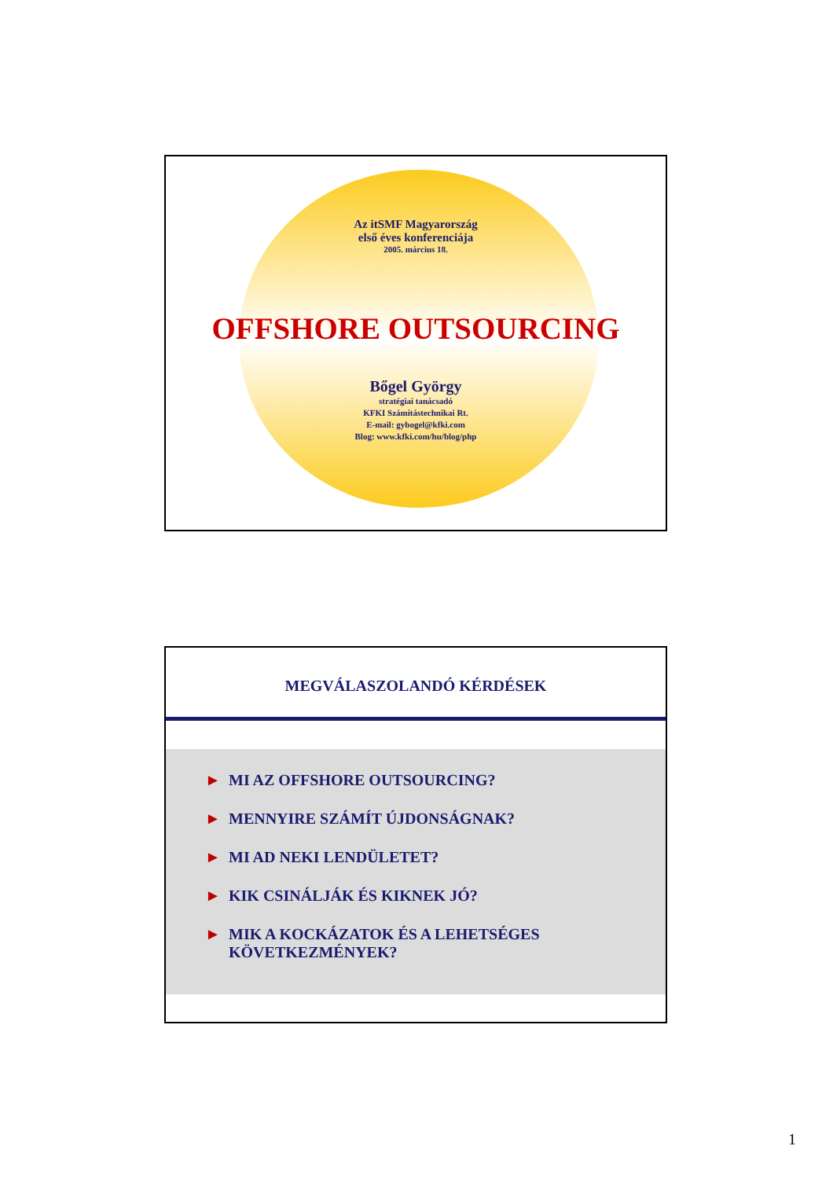Az itSMF Magyarország
első éves konferenciája
2005. március 18.
OFFSHORE OUTSOURCING
Bőgel György
stratégiai tanácsadó
KFKI Számítástechnikai Rt.
E-mail: gybogel@kfki.com
Blog: www.kfki.com/hu/blog/php
MEGVÁLASZOLANDÓ KÉRDÉSEK
► MI AZ OFFSHORE OUTSOURCING?
► MENNYIRE SZÁMÍT ÚJDONSÁGNAK?
► MI AD NEKI LENDÜLETET?
► KIK CSINÁLJÁK ÉS KIKNEK JÓ?
► MIK A KOCKÁZATOK ÉS A LEHETSÉGES
KÖVETKEZMÉNYEK?
1